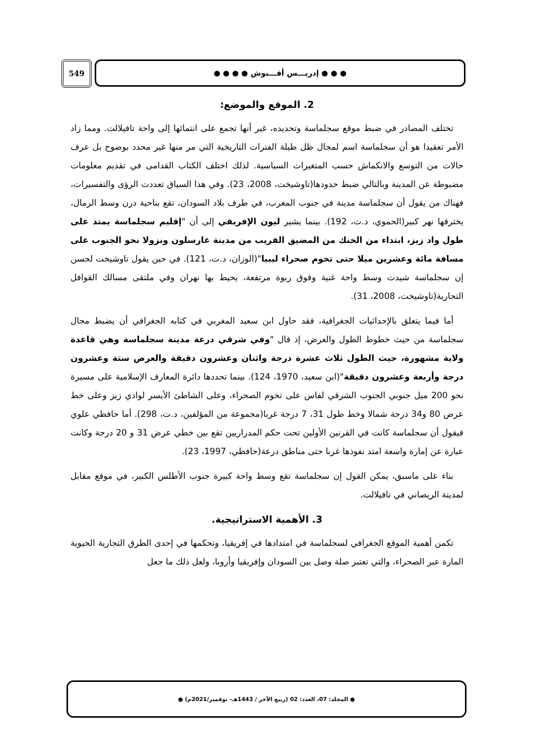549 ● ● ● إدريـــس أقـــبوش ● ● ● ●
2. الموقع والموضع:
تختلف المصادر في ضبط موقع سجلماسة وتحديده، غير أنها تجمع على انتمائها إلى واحة تافيلالت. ومما زاد الأمر تعقيدا هو أن سجلماسة اسم لمجال ظل طيلة الفترات التاريخية التي مر منها غير محدد بوضوح بل عرف حالات من التوسع والانكماش حسب المتغيرات السياسية. لذلك اختلف الكتاب القدامى في تقديم معلومات مضبوطة عن المدينة وبالتالي ضبط حدودها(تاوشيخت، 2008، 23). وفي هذا السياق تعددت الرؤى والتفسيرات، فهناك من يقول أن سجلماسة مدينة في جنوب المغرب، في طرف بلاد السودان، تقع بناحية درن وسط الرمال، يخترقها نهر كبير(الحموي، د.ت، 192). بينما يشير ليون الإفريقي إلى أن "إقليم سجلماسة يمتد على طول واد زيز، ابتداء من الخنك من المضيق القريب من مدينة غارسلون ونزولا نحو الجنوب على مسافة مائة وعشرين ميلا حتى تخوم صحراء ليبيا"(الوزان، د.ت، 121). في حين يقول تاوشيخت لحسن إن سجلماسة شيدت وسط واحة غنية وفوق ربوة مرتفعة، يحيط بها نهران وفي ملتقى مسالك القوافل التجارية(تاوشيخت، 2008، 31).
أما فيما يتعلق بالإحداثيات الجغرافية، فقد حاول ابن سعيد المغربي في كتابه الجغرافي أن يضبط مجال سجلماسة من حيث خطوط الطول والعرض، إذ قال "وفي شرقي درعة مدينة سجلماسة وهي قاعدة ولاية مشهورة، حيث الطول ثلاث عشرة درجة واثنان وعشرون دقيقة والعرض ستة وعشرون درجة وأربعة وعشرون دقيقة"(ابن سعيد، 1970، 124). بينما تحددها دائرة المعارف الإسلامية على مسيرة نحو 200 ميل جنوبي الجنوب الشرقي لفاس على تخوم الصحراء، وعلى الشاطئ الأيسر لوادي زيز وعلى خط عرض 80 و34 درجة شمالا وخط طول 31، 7 درجة غربا(مجموعة من المؤلفين، د.ت، 298). أما حافظي علوي فيقول أن سجلماسة كانت في القرنين الأولين تحت حكم المدراريين تقع بين خطي عرض 31 و 20 درجة وكانت عبارة عن إمارة واسعة امتد نفوذها غربا حتى مناطق درعة(حافظي، 1997، 23).
بناء على ماسبق، يمكن القول إن سجلماسة تقع وسط واحة كبيرة جنوب الأطلس الكبير، في موقع مقابل لمدينة الريصاني في تافيلالت.
3. الأهمية الاستراتيجية.
تكمن أهمية الموقع الجغرافي لسجلماسة في امتدادها في إفريقيا، وتحكمها في إحدى الطرق التجارية الحيوية المارة عبر الصحراء، والتي تعتبر صلة وصل بين السودان وإفريقيا وأروبا، ولعل ذلك ما جعل
● المجلد: 07، العدد: 02 (ربيع الآخر / 1443هـ- نوفمبر/2021م) ●